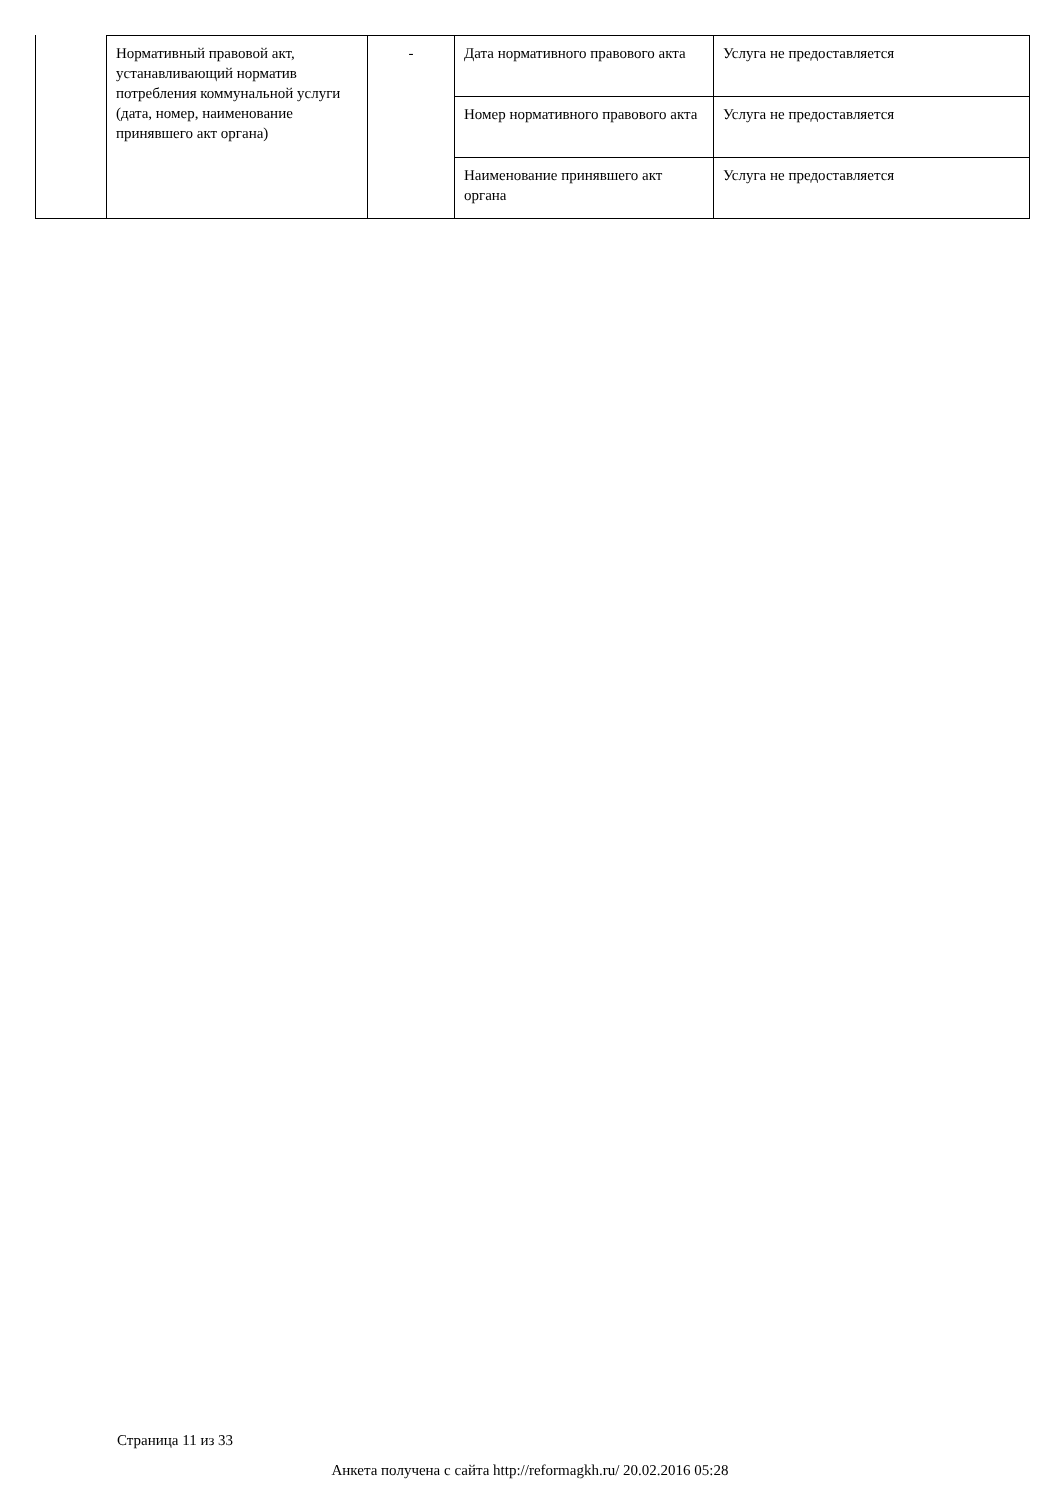| Нормативный правовой акт, устанавливающий норматив потребления коммунальной услуги (дата, номер, наименование принявшего акт органа) | - | Дата нормативного правового акта | Услуга не предоставляется |
| | | Номер нормативного правового акта | Услуга не предоставляется |
| | | Наименование принявшего акт органа | Услуга не предоставляется |
Страница 11 из 33
Анкета получена с сайта http://reformagkh.ru/ 20.02.2016 05:28